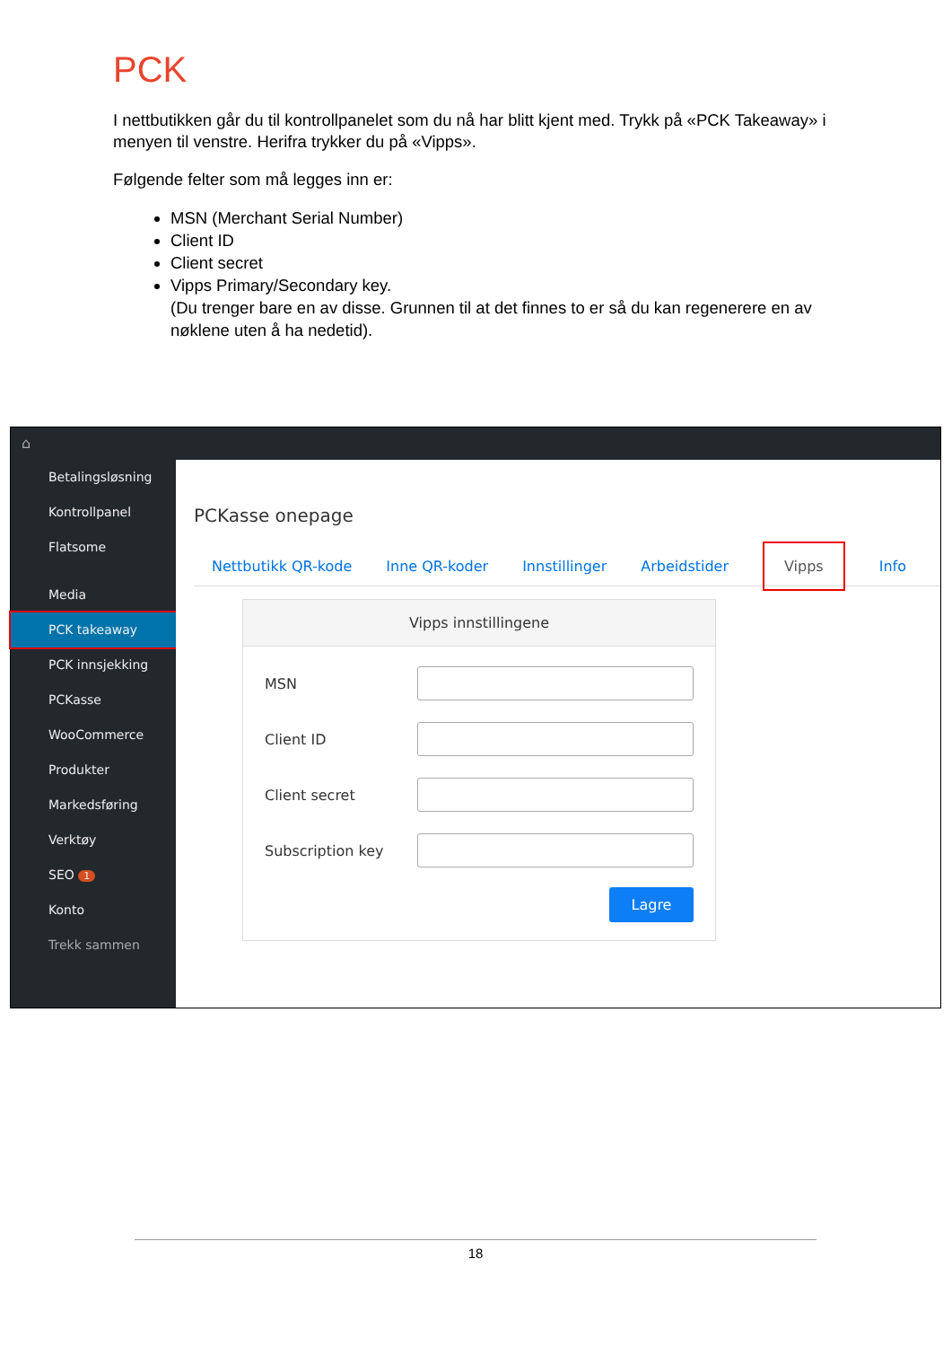PCK
I nettbutikken går du til kontrollpanelet som du nå har blitt kjent med. Trykk på «PCK Takeaway» i menyen til venstre. Herifra trykker du på «Vipps».
Følgende felter som må legges inn er:
MSN (Merchant Serial Number)
Client ID
Client secret
Vipps Primary/Secondary key.
(Du trenger bare en av disse. Grunnen til at det finnes to er så du kan regenerere en av nøklene uten å ha nedetid).
⌂
Betalingsløsning
Kontrollpanel
Flatsome
Media
PCK takeaway
PCK innsjekking
PCKasse
WooCommerce
Produkter
Markedsføring
Verktøy
SEO 1
Konto
Trekk sammen
PCKasse onepage
Nettbutikk QR-kode Inne QR-koder Innstillinger Arbeidstider Vipps Info
Vipps innstillingene
MSN
Client ID
Client secret
Subscription key
Lagre
18